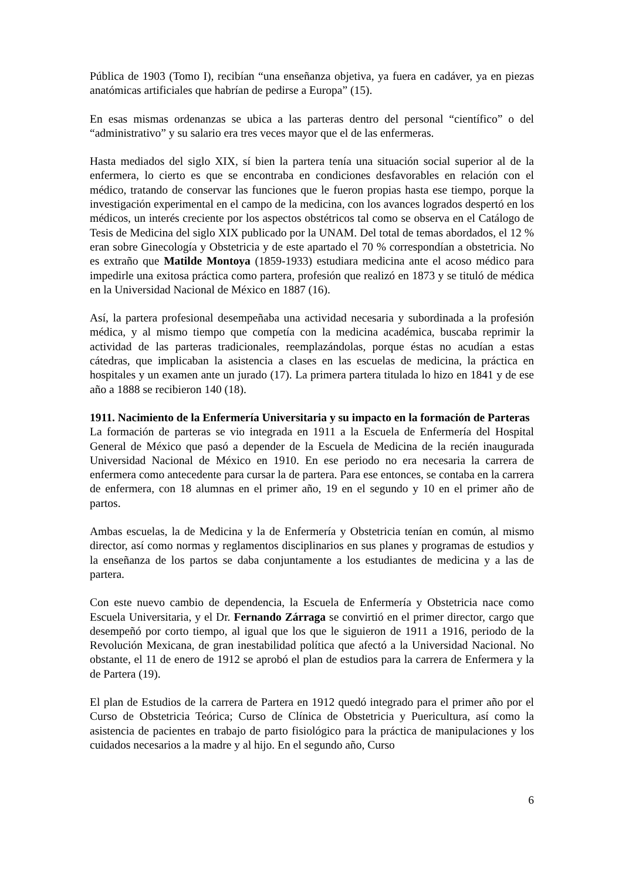Pública de 1903 (Tomo I), recibían “una enseñanza objetiva, ya fuera en cadáver, ya en piezas anatómicas artificiales que habrían de pedirse a Europa” (15).
En esas mismas ordenanzas se ubica a las parteras dentro del personal “científico” o del “administrativo” y su salario era tres veces mayor que el de las enfermeras.
Hasta mediados del siglo XIX, sí bien la partera tenía una situación social superior al de la enfermera, lo cierto es que se encontraba en condiciones desfavorables en relación con el médico, tratando de conservar las funciones que le fueron propias hasta ese tiempo, porque la investigación experimental en el campo de la medicina, con los avances logrados despertó en los médicos, un interés creciente por los aspectos obstétricos tal como se observa en el Catálogo de Tesis de Medicina del siglo XIX publicado por la UNAM. Del total de temas abordados, el 12 % eran sobre Ginecología y Obstetricia y de este apartado el 70 % correspondían a obstetricia. No es extraño que Matilde Montoya (1859-1933) estudiara medicina ante el acoso médico para impedirle una exitosa práctica como partera, profesión que realizó en 1873 y se tituló de médica en la Universidad Nacional de México en 1887 (16).
Así, la partera profesional desempeñaba una actividad necesaria y subordinada a la profesión médica, y al mismo tiempo que competía con la medicina académica, buscaba reprimir la actividad de las parteras tradicionales, reemplazándolas, porque éstas no acudían a estas cátedras, que implicaban la asistencia a clases en las escuelas de medicina, la práctica en hospitales y un examen ante un jurado (17). La primera partera titulada lo hizo en 1841 y de ese año a 1888 se recibieron 140 (18).
1911. Nacimiento de la Enfermería Universitaria y su impacto en la formación de Parteras
La formación de parteras se vio integrada en 1911 a la Escuela de Enfermería del Hospital General de México que pasó a depender de la Escuela de Medicina de la recién inaugurada Universidad Nacional de México en 1910. En ese periodo no era necesaria la carrera de enfermera como antecedente para cursar la de partera. Para ese entonces, se contaba en la carrera de enfermera, con 18 alumnas en el primer año, 19 en el segundo y 10 en el primer año de partos.
Ambas escuelas, la de Medicina y la de Enfermería y Obstetricia tenían en común, al mismo director, así como normas y reglamentos disciplinarios en sus planes y programas de estudios y la enseñanza de los partos se daba conjuntamente a los estudiantes de medicina y a las de partera.
Con este nuevo cambio de dependencia, la Escuela de Enfermería y Obstetricia nace como Escuela Universitaria, y el Dr. Fernando Zárraga se convirtió en el primer director, cargo que desempeñó por corto tiempo, al igual que los que le siguieron de 1911 a 1916, periodo de la Revolución Mexicana, de gran inestabilidad política que afectó a la Universidad Nacional. No obstante, el 11 de enero de 1912 se aprobó el plan de estudios para la carrera de Enfermera y la de Partera (19).
El plan de Estudios de la carrera de Partera en 1912 quedó integrado para el primer año por el Curso de Obstetricia Teórica; Curso de Clínica de Obstetricia y Puericultura, así como la asistencia de pacientes en trabajo de parto fisiológico para la práctica de manipulaciones y los cuidados necesarios a la madre y al hijo. En el segundo año, Curso
6